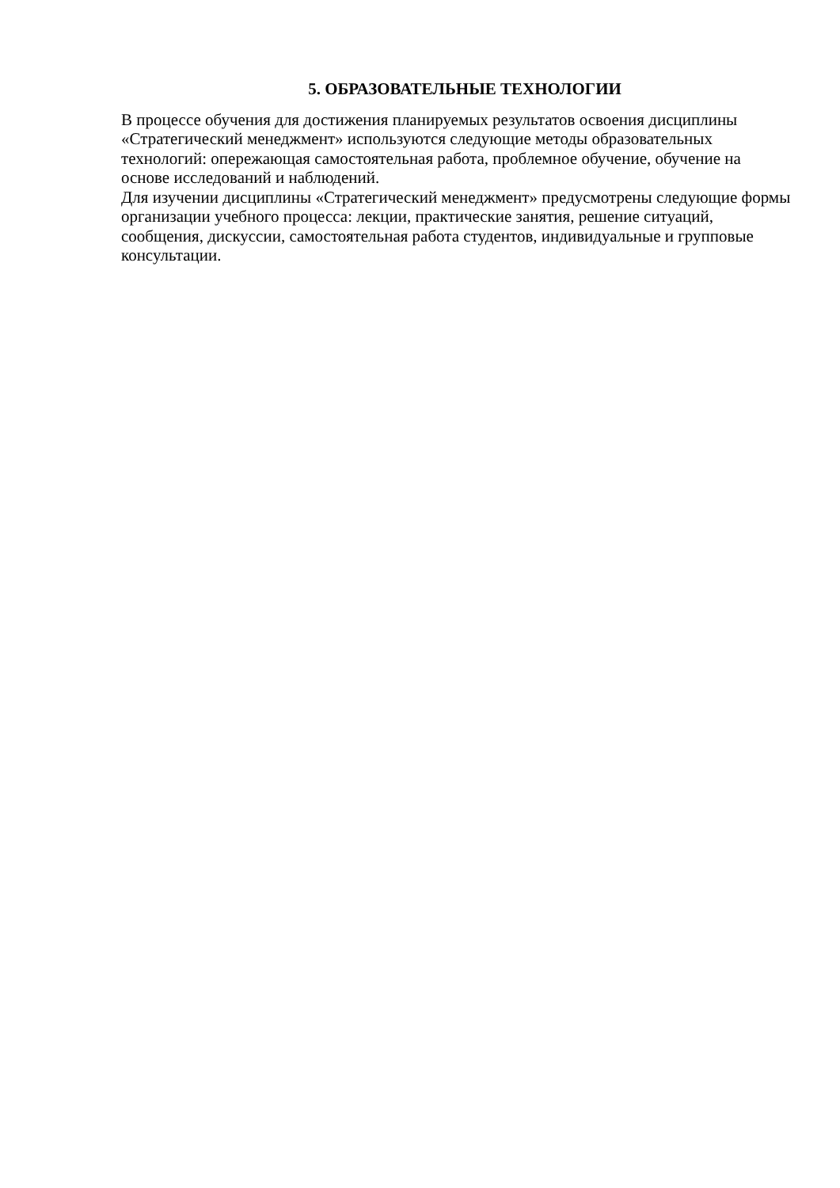5. ОБРАЗОВАТЕЛЬНЫЕ ТЕХНОЛОГИИ
В процессе обучения для достижения планируемых результатов освоения дисциплины «Стратегический менеджмент» используются следующие методы образовательных технологий: опережающая самостоятельная работа, проблемное обучение, обучение на основе исследований и наблюдений.
Для изучении дисциплины «Стратегический менеджмент» предусмотрены следующие формы организации учебного процесса: лекции, практические занятия, решение ситуаций, сообщения, дискуссии, самостоятельная работа студентов, индивидуальные и групповые консультации.